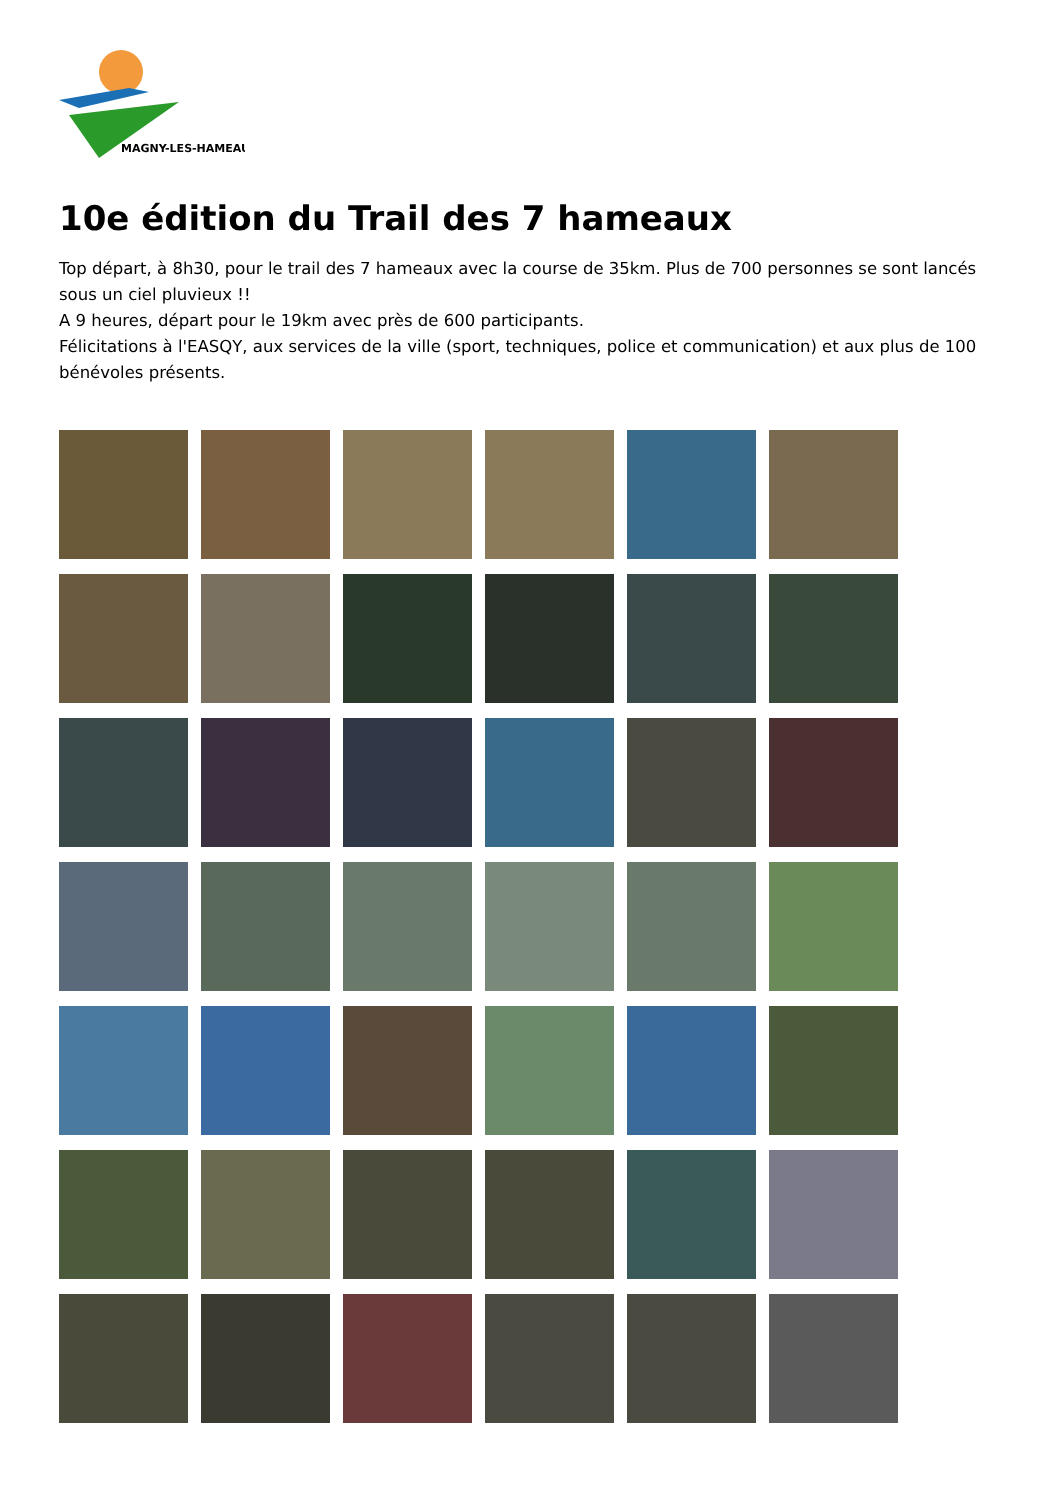MAGNY-LES-HAMEAUX
10e édition du Trail des 7 hameaux
Top départ, à 8h30, pour le trail des 7 hameaux avec la course de 35km. Plus de 700 personnes se sont lancés sous un ciel pluvieux !!
A 9 heures, départ pour le 19km avec près de 600 participants.
Félicitations à l'EASQY, aux services de la ville (sport, techniques, police et communication) et aux plus de 100 bénévoles présents.